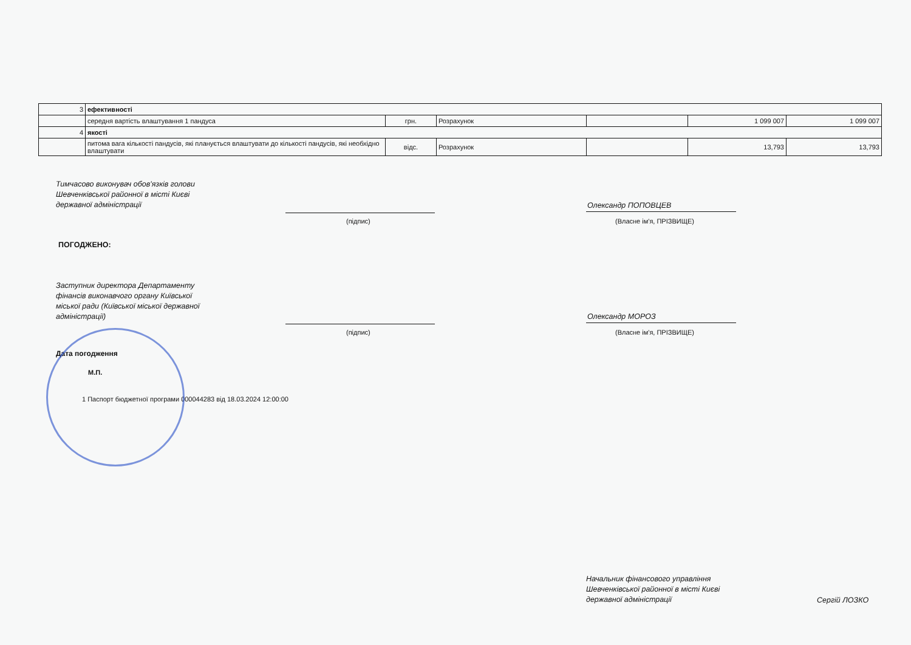| 3 | ефективності | | | | | |
| | середня вартість влаштування 1 пандуса | грн. | Розрахунок | | 1 099 007 | 1 099 007 |
| 4 | якості | | | | | |
| | питома вага кількості пандусів, які планується влаштувати до кількості пандусів, які необхідно влаштувати | відс. | Розрахунок | | 13,793 | 13,793 |
Тимчасово виконувач обов'язків голови
Шевченківської районної в місті Києві
державної адміністрації
(підпис)
Олександр ПОПОВЦЕВ
(Власне ім'я, ПРІЗВИЩЕ)
ПОГОДЖЕНО:
Заступник директора Департаменту
фінансів виконавчого органу Київської
міської ради (Київської міської державної
адміністрації)
(підпис)
Олександр МОРОЗ
(Власне ім'я, ПРІЗВИЩЕ)
Дата погодження
М.П.
1 Паспорт бюджетної програми 000044283 від 18.03.2024 12:00:00
Начальник фінансового управління
Шевченківської районної в місті Києві
державної адміністрації
Сергій ЛОЗКО